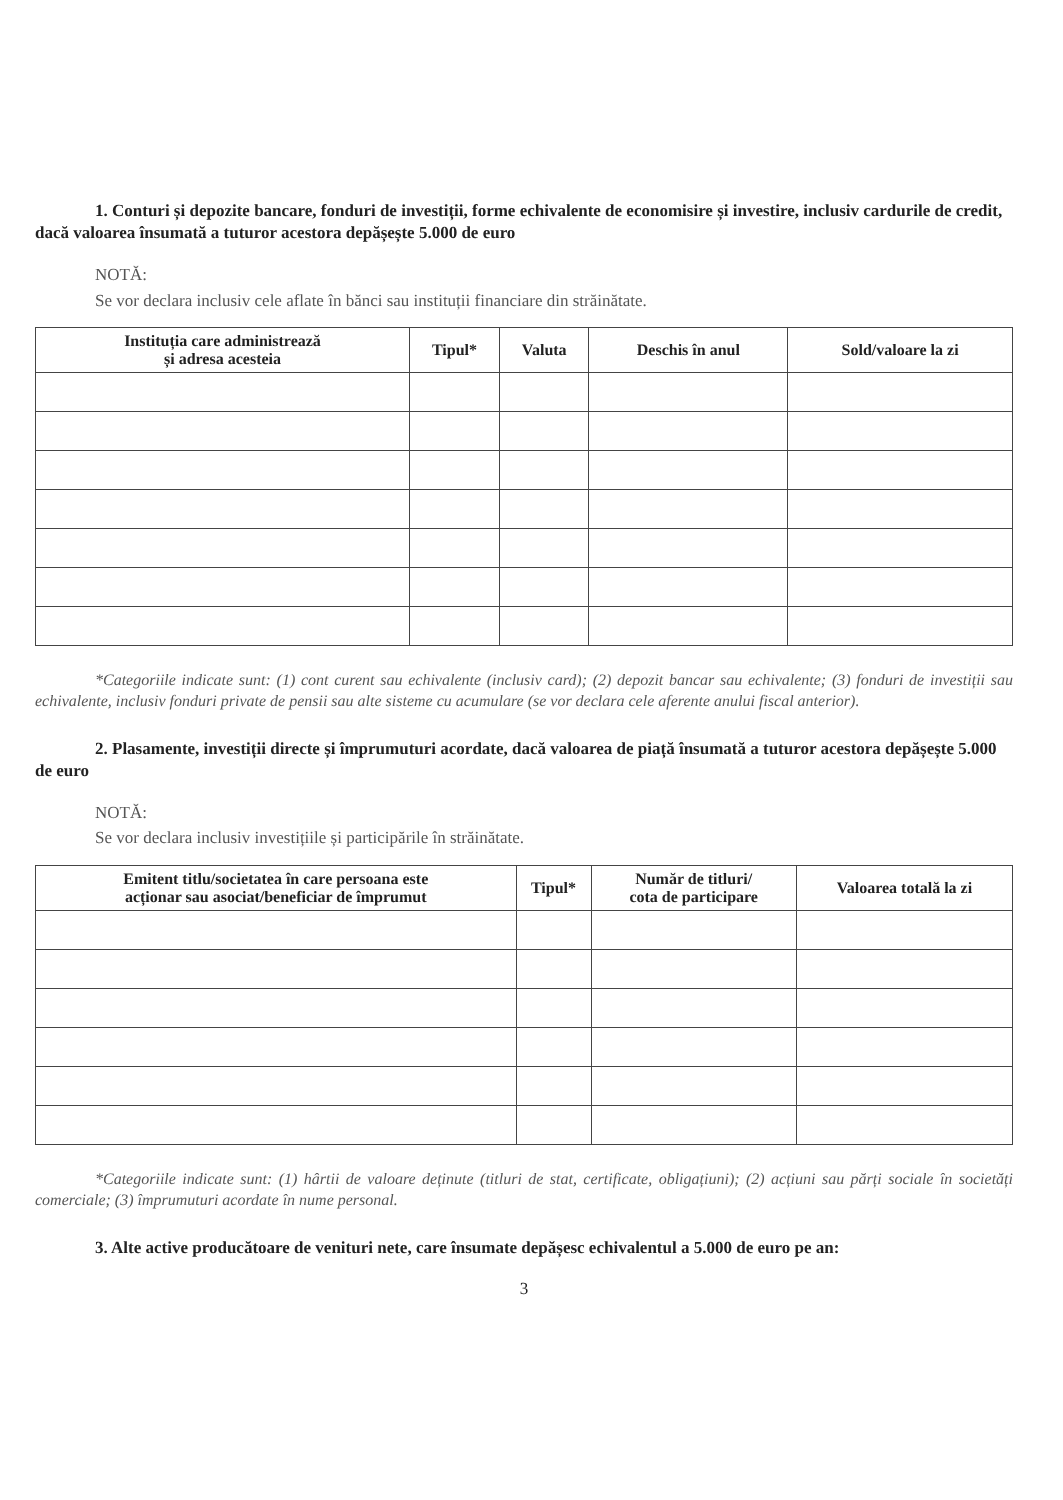1. Conturi și depozite bancare, fonduri de investiții, forme echivalente de economisire și investire, inclusiv cardurile de credit, dacă valoarea însumată a tuturor acestora depășește 5.000 de euro
NOTĂ:
Se vor declara inclusiv cele aflate în bănci sau instituții financiare din străinătate.
| Instituția care administrează și adresa acesteia | Tipul* | Valuta | Deschis în anul | Sold/valoare la zi |
| --- | --- | --- | --- | --- |
*Categoriile indicate sunt: (1) cont curent sau echivalente (inclusiv card); (2) depozit bancar sau echivalente; (3) fonduri de investiții sau echivalente, inclusiv fonduri private de pensii sau alte sisteme cu acumulare (se vor declara cele aferente anului fiscal anterior).
2. Plasamente, investiții directe și împrumuturi acordate, dacă valoarea de piață însumată a tuturor acestora depășește 5.000 de euro
NOTĂ:
Se vor declara inclusiv investițiile și participările în străinătate.
| Emitent titlu/societatea în care persoana este acționar sau asociat/beneficiar de împrumut | Tipul* | Număr de titluri/ cota de participare | Valoarea totală la zi |
| --- | --- | --- | --- |
*Categoriile indicate sunt: (1) hârtii de valoare deținute (titluri de stat, certificate, obligațiuni); (2) acțiuni sau părți sociale în societăți comerciale; (3) împrumuturi acordate în nume personal.
3. Alte active producătoare de venituri nete, care însumate depășesc echivalentul a 5.000 de euro pe an:
3